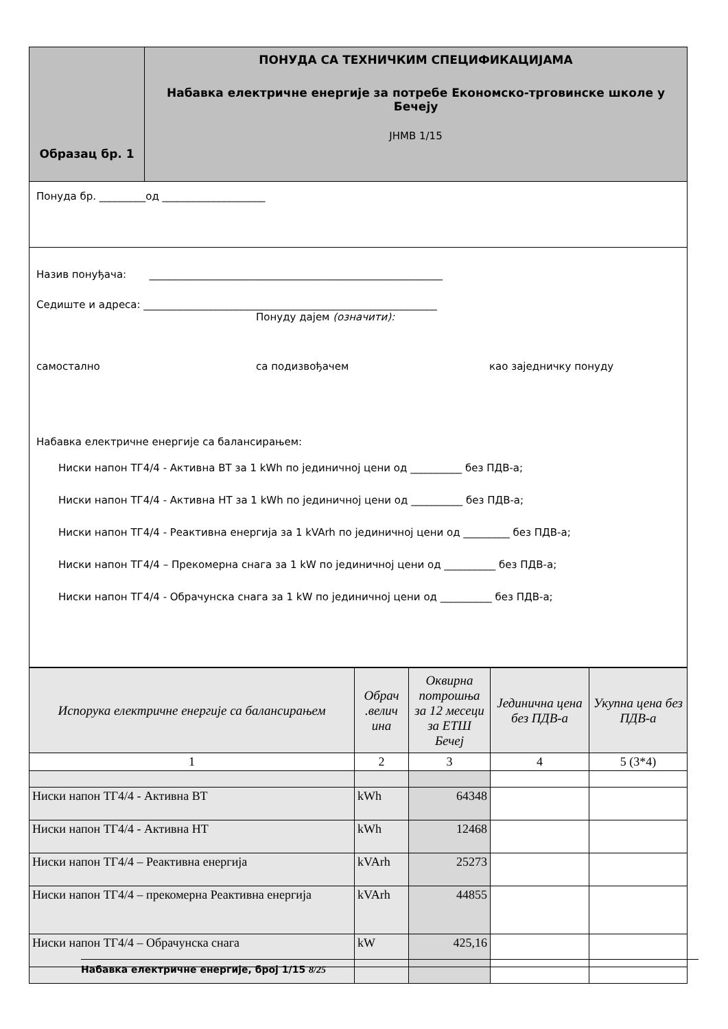| Образац бр. 1 | ПОНУДА СА ТЕХНИЧКИМ СПЕЦИФИКАЦИЈАМА Набавка електричне енергије за потребе Економско-трговинске школе у Бечеју ЈНМВ 1/15 |
Понуда бр. _________од ____________________
Назив понуђача: _________________________________________________________
Седиште и адреса: _________________________________________________________
Понуду дајем (означити):
самостално са подизвођачем као заједничку понуду
Набавка електричне енергије са балансирањем:
Ниски напон ТГ4/4 - Активна ВТ за 1 kWh по јединичној цени од __________ без ПДВ-а;
Ниски напон ТГ4/4 - Активна НТ за 1 kWh по јединичној цени од __________ без ПДВ-а;
Ниски напон ТГ4/4 - Реактивна енергија за 1 kVArh по јединичној цени од _________ без ПДВ-а;
Ниски напон ТГ4/4 – Прекомерна снага за 1 kW по јединичној цени од __________ без ПДВ-а;
Ниски напон ТГ4/4 - Обрачунска снага за 1 kW по јединичној цени од __________ без ПДВ-а;
| Испорука електричне енергије са балансирањем | Обрач .велич ина | Оквирна потрошња за 12 месеци за ЕТШ Бечеј | Јединична цена без ПДВ-а | Укупна цена без ПДВ-а |
| --- | --- | --- | --- | --- |
| 1 | 2 | 3 | 4 | 5 (3*4) |
| Ниски напон ТГ4/4 - Активна ВТ | kWh | 64348 | | |
| Ниски напон ТГ4/4 - Активна НТ | kWh | 12468 | | |
| Ниски напон ТГ4/4 – Реактивна енергија | kVArh | 25273 | | |
| Ниски напон ТГ4/4 – прекомерна Реактивна енергија | kVArh | 44855 | | |
| Ниски напон ТГ4/4 – Обрачунска снага | kW | 425,16 | | |
Набавка електричне енергије, број 1/15 8/25